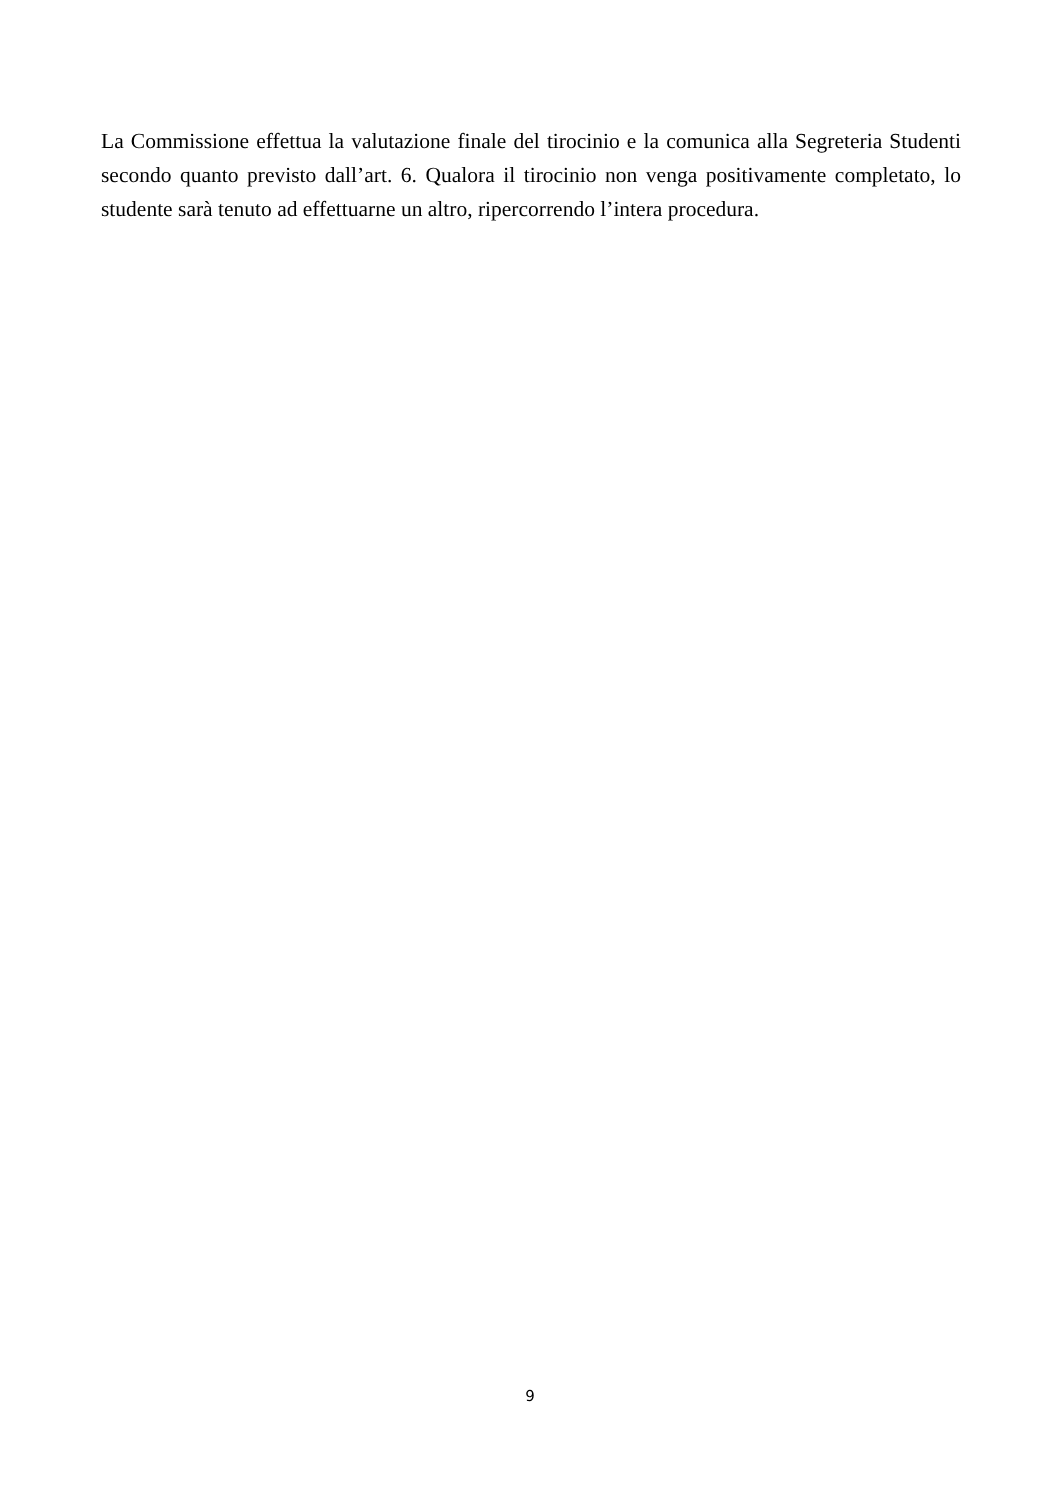La Commissione effettua la valutazione finale del tirocinio e la comunica alla Segreteria Studenti secondo quanto previsto dall’art. 6. Qualora il tirocinio non venga positivamente completato, lo studente sarà tenuto ad effettuarne un altro, ripercorrendo l’intera procedura.
9